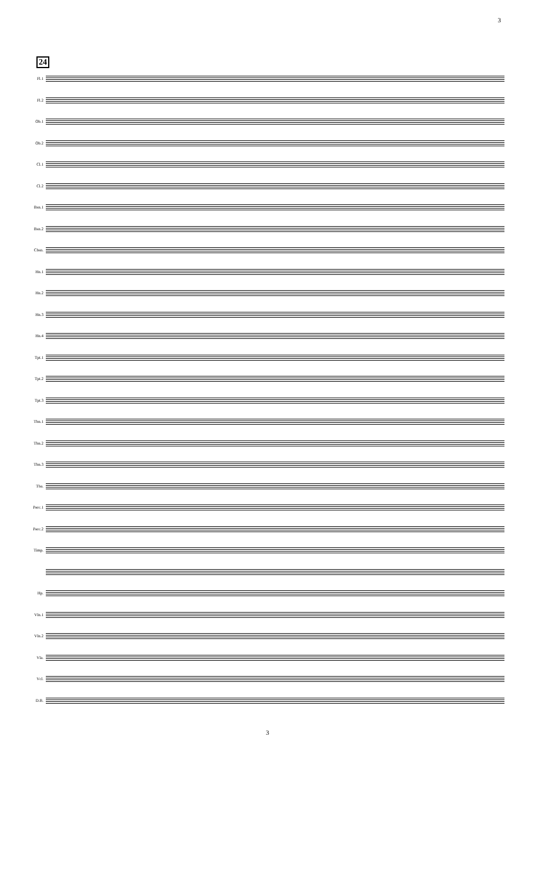3
24
Fl.1
Fl.2
Ob.1
Ob.2
Cl.1
Cl.2
Bsn.1
Bsn.2
Cbsn.
Hn.1
Hn.2
Hn.3
Hn.4
Tpt.1
Tpt.2
Tpt.3
Tbn.1
Tbn.2
Tbn.3
Tba.
Perc.1
Perc.2
Timp.
Hp.
Vln.1
Vln.2
Vla.
Vcl.
D.B.
3